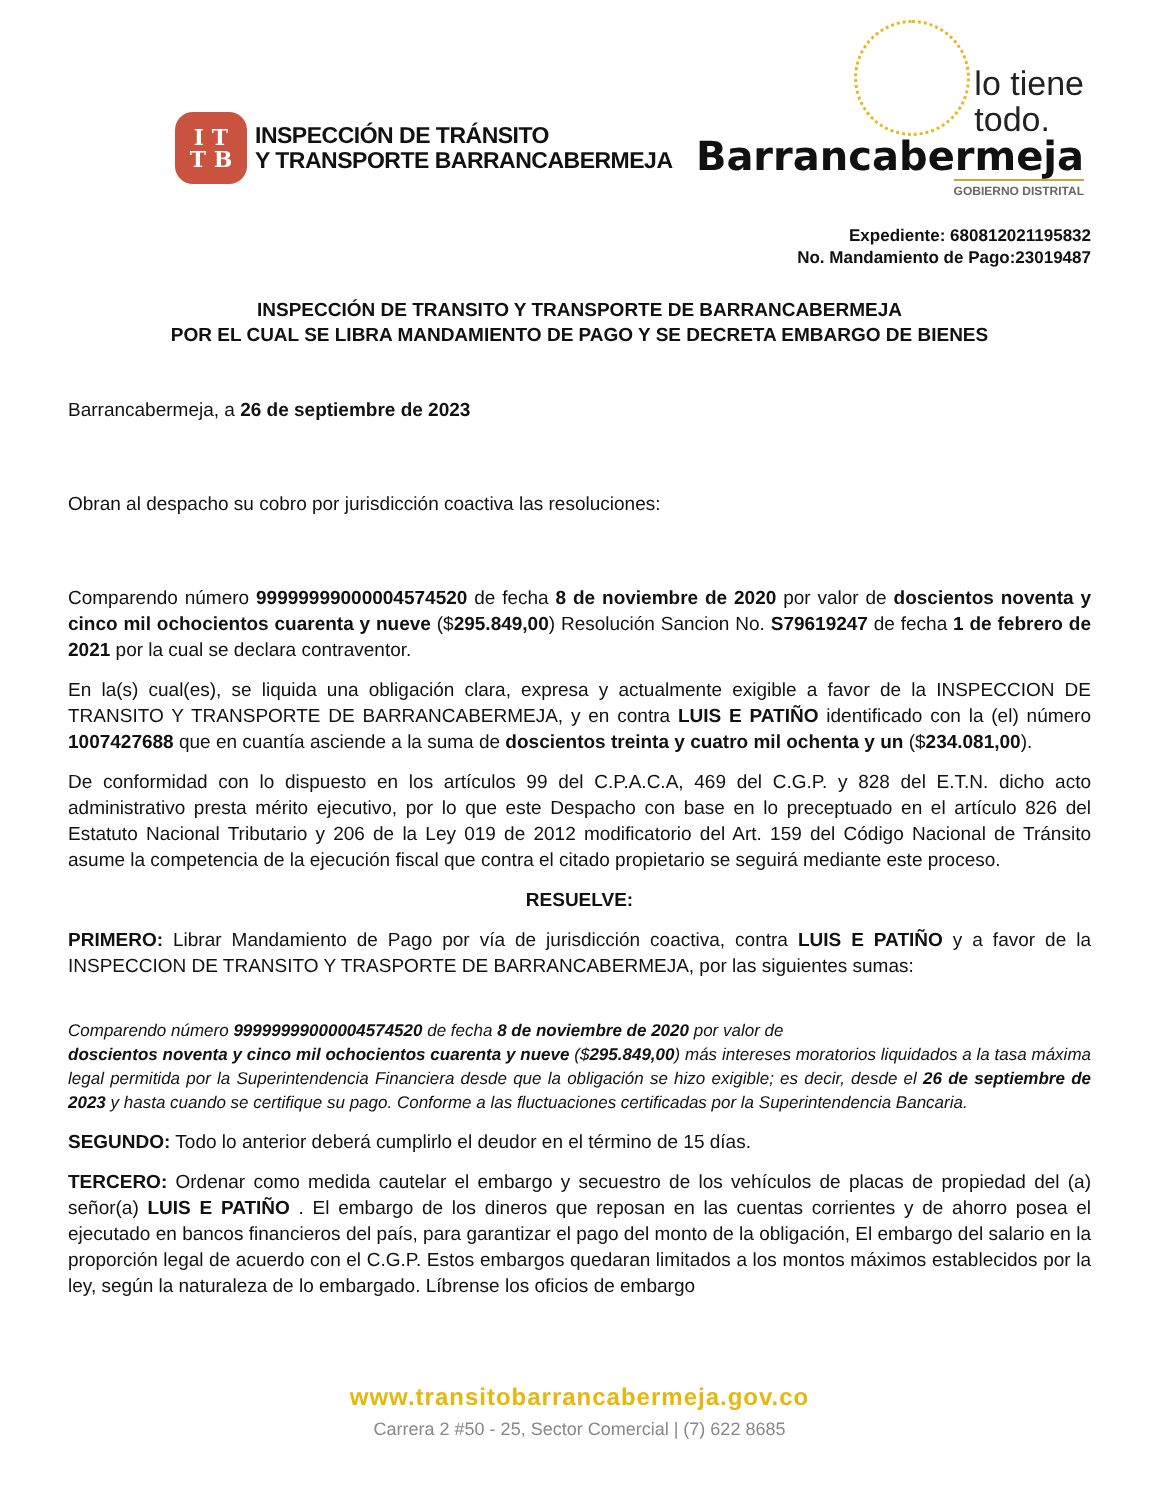I T
T B
INSPECCIÓN DE TRÁNSITO
Y TRANSPORTE BARRANCABERMEJA
lo tiene
todo.
Barrancabermeja
GOBIERNO DISTRITAL
Expediente: 680812021195832
No. Mandamiento de Pago:23019487
INSPECCIÓN DE TRANSITO Y TRANSPORTE DE BARRANCABERMEJA
POR EL CUAL SE LIBRA MANDAMIENTO DE PAGO Y SE DECRETA EMBARGO DE BIENES
Barrancabermeja, a 26 de septiembre de 2023
Obran al despacho su cobro por jurisdicción coactiva las resoluciones:
Comparendo número 99999999000004574520 de fecha 8 de noviembre de 2020 por valor de doscientos noventa y cinco mil ochocientos cuarenta y nueve ($295.849,00) Resolución Sancion No. S79619247 de fecha 1 de febrero de 2021 por la cual se declara contraventor.
En la(s) cual(es), se liquida una obligación clara, expresa y actualmente exigible a favor de la INSPECCION DE TRANSITO Y TRANSPORTE DE BARRANCABERMEJA, y en contra LUIS E PATIÑO identificado con la (el) número 1007427688 que en cuantía asciende a la suma de doscientos treinta y cuatro mil ochenta y un ($234.081,00).
De conformidad con lo dispuesto en los artículos 99 del C.P.A.C.A, 469 del C.G.P. y 828 del E.T.N. dicho acto administrativo presta mérito ejecutivo, por lo que este Despacho con base en lo preceptuado en el artículo 826 del Estatuto Nacional Tributario y 206 de la Ley 019 de 2012 modificatorio del Art. 159 del Código Nacional de Tránsito asume la competencia de la ejecución fiscal que contra el citado propietario se seguirá mediante este proceso.
RESUELVE:
PRIMERO: Librar Mandamiento de Pago por vía de jurisdicción coactiva, contra LUIS E PATIÑO y a favor de la INSPECCION DE TRANSITO Y TRASPORTE DE BARRANCABERMEJA, por las siguientes sumas:
Comparendo número 99999999000004574520 de fecha 8 de noviembre de 2020 por valor de
doscientos noventa y cinco mil ochocientos cuarenta y nueve ($295.849,00) más intereses moratorios liquidados a la tasa máxima legal permitida por la Superintendencia Financiera desde que la obligación se hizo exigible; es decir, desde el 26 de septiembre de 2023 y hasta cuando se certifique su pago. Conforme a las fluctuaciones certificadas por la Superintendencia Bancaria.
SEGUNDO: Todo lo anterior deberá cumplirlo el deudor en el término de 15 días.
TERCERO: Ordenar como medida cautelar el embargo y secuestro de los vehículos de placas de propiedad del (a) señor(a) LUIS E PATIÑO . El embargo de los dineros que reposan en las cuentas corrientes y de ahorro posea el ejecutado en bancos financieros del país, para garantizar el pago del monto de la obligación, El embargo del salario en la proporción legal de acuerdo con el C.G.P. Estos embargos quedaran limitados a los montos máximos establecidos por la ley, según la naturaleza de lo embargado. Líbrense los oficios de embargo
www.transitobarrancabermeja.gov.co
Carrera 2 #50 - 25, Sector Comercial | (7) 622 8685